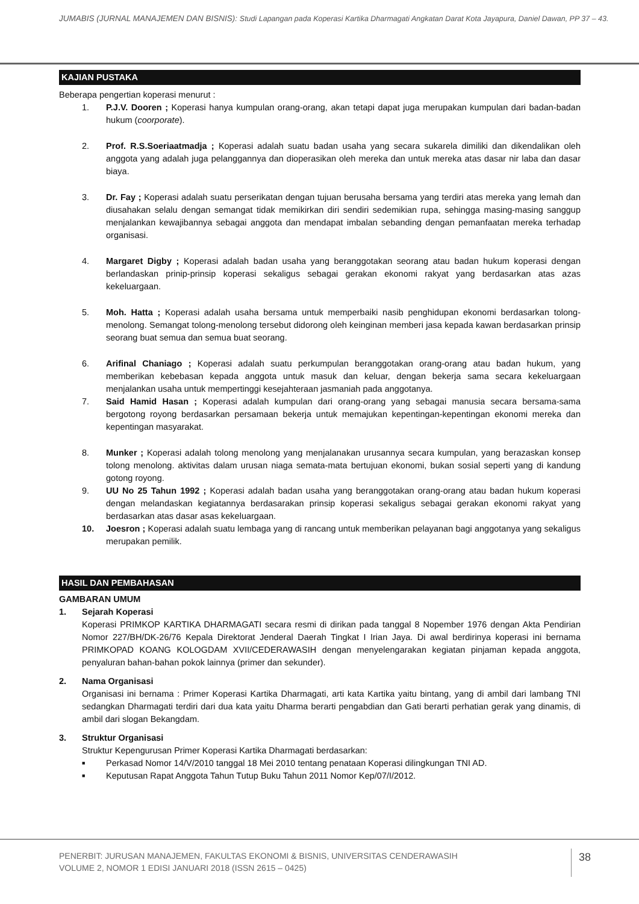JUMABIS (JURNAL MANAJEMEN DAN BISNIS): Studi Lapangan pada Koperasi Kartika Dharmagati Angkatan Darat Kota Jayapura, Daniel Dawan, PP 37 – 43.
KAJIAN PUSTAKA
Beberapa pengertian koperasi menurut :
1. P.J.V. Dooren ; Koperasi hanya kumpulan orang-orang, akan tetapi dapat juga merupakan kumpulan dari badan-badan hukum (coorporate).
2. Prof. R.S.Soeriaatmadja ; Koperasi adalah suatu badan usaha yang secara sukarela dimiliki dan dikendalikan oleh anggota yang adalah juga pelanggannya dan dioperasikan oleh mereka dan untuk mereka atas dasar nir laba dan dasar biaya.
3. Dr. Fay ; Koperasi adalah suatu perserikatan dengan tujuan berusaha bersama yang terdiri atas mereka yang lemah dan diusahakan selalu dengan semangat tidak memikirkan diri sendiri sedemikian rupa, sehingga masing-masing sanggup menjalankan kewajibannya sebagai anggota dan mendapat imbalan sebanding dengan pemanfaatan mereka terhadap organisasi.
4. Margaret Digby ; Koperasi adalah badan usaha yang beranggotakan seorang atau badan hukum koperasi dengan berlandaskan prinip-prinsip koperasi sekaligus sebagai gerakan ekonomi rakyat yang berdasarkan atas azas kekeluargaan.
5. Moh. Hatta ; Koperasi adalah usaha bersama untuk memperbaiki nasib penghidupan ekonomi berdasarkan tolong-menolong. Semangat tolong-menolong tersebut didorong oleh keinginan memberi jasa kepada kawan berdasarkan prinsip seorang buat semua dan semua buat seorang.
6. Arifinal Chaniago ; Koperasi adalah suatu perkumpulan beranggotakan orang-orang atau badan hukum, yang memberikan kebebasan kepada anggota untuk masuk dan keluar, dengan bekerja sama secara kekeluargaan menjalankan usaha untuk mempertinggi kesejahteraan jasmaniah pada anggotanya.
7. Said Hamid Hasan ; Koperasi adalah kumpulan dari orang-orang yang sebagai manusia secara bersama-sama bergotong royong berdasarkan persamaan bekerja untuk memajukan kepentingan-kepentingan ekonomi mereka dan kepentingan masyarakat.
8. Munker ; Koperasi adalah tolong menolong yang menjalanakan urusannya secara kumpulan, yang berazaskan konsep tolong menolong. aktivitas dalam urusan niaga semata-mata bertujuan ekonomi, bukan sosial seperti yang di kandung gotong royong.
9. UU No 25 Tahun 1992 ; Koperasi adalah badan usaha yang beranggotakan orang-orang atau badan hukum koperasi dengan melandaskan kegiatannya berdasarakan prinsip koperasi sekaligus sebagai gerakan ekonomi rakyat yang berdasarkan atas dasar asas kekeluargaan.
10. Joesron ; Koperasi adalah suatu lembaga yang di rancang untuk memberikan pelayanan bagi anggotanya yang sekaligus merupakan pemilik.
HASIL DAN PEMBAHASAN
GAMBARAN UMUM
1. Sejarah Koperasi
Koperasi PRIMKOP KARTIKA DHARMAGATI secara resmi di dirikan pada tanggal 8 Nopember 1976 dengan Akta Pendirian Nomor 227/BH/DK-26/76 Kepala Direktorat Jenderal Daerah Tingkat I Irian Jaya. Di awal berdirinya koperasi ini bernama PRIMKOPAD KOANG KOLOGDAM XVII/CEDERAWASIH dengan menyelengarakan kegiatan pinjaman kepada anggota, penyaluran bahan-bahan pokok lainnya (primer dan sekunder).
2. Nama Organisasi
Organisasi ini bernama : Primer Koperasi Kartika Dharmagati, arti kata Kartika yaitu bintang, yang di ambil dari lambang TNI sedangkan Dharmagati terdiri dari dua kata yaitu Dharma berarti pengabdian dan Gati berarti perhatian gerak yang dinamis, di ambil dari slogan Bekangdam.
3. Struktur Organisasi
Struktur Kepengurusan Primer Koperasi Kartika Dharmagati berdasarkan:
■ Perkasad Nomor 14/V/2010 tanggal 18 Mei 2010 tentang penataan Koperasi dilingkungan TNI AD.
■ Keputusan Rapat Anggota Tahun Tutup Buku Tahun 2011 Nomor Kep/07/I/2012.
PENERBIT: JURUSAN MANAJEMEN, FAKULTAS EKONOMI & BISNIS, UNIVERSITAS CENDERAWASIH
VOLUME 2, NOMOR 1 EDISI JANUARI 2018 (ISSN 2615 – 0425)
38